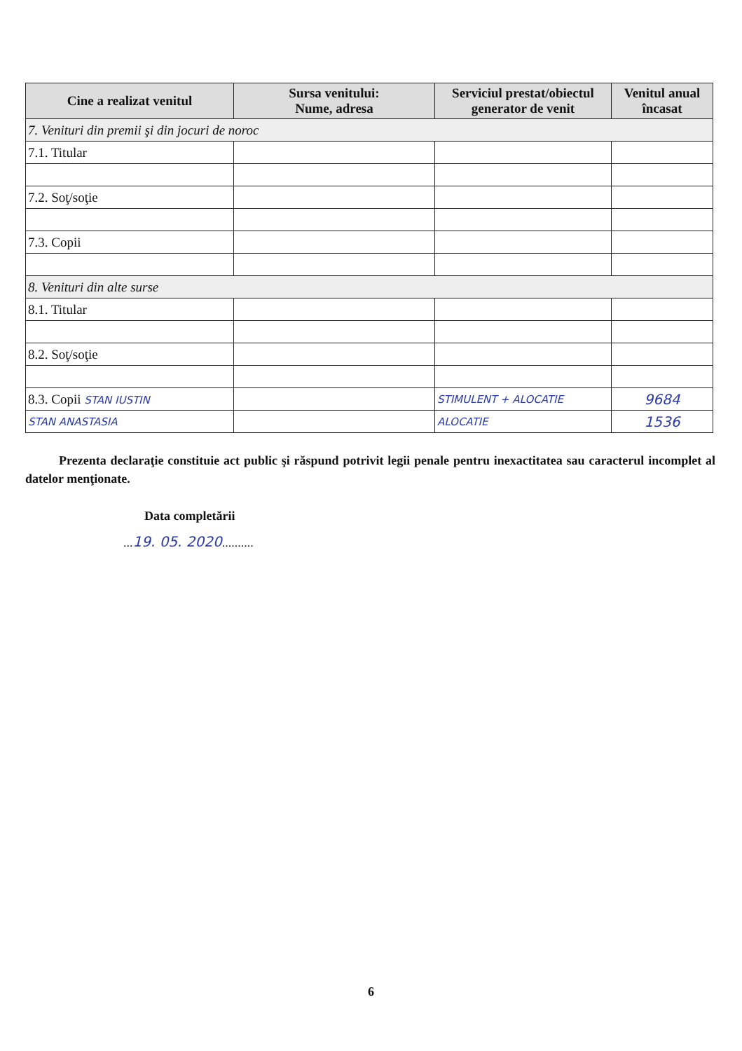| Cine a realizat venitul | Sursa venitului: Nume, adresa | Serviciul prestat/obiectul generator de venit | Venitul anual încasat |
| --- | --- | --- | --- |
| 7. Venituri din premii şi din jocuri de noroc | | | |
| 7.1. Titular | | | |
| 7.2. Soţ/soţie | | | |
| 7.3. Copii | | | |
| 8. Venituri din alte surse | | | |
| 8.1. Titular | | | |
| 8.2. Soţ/soţie | | | |
| 8.3. Copii STAN IUSTIN | | STIMULENT + ALOCATIE | 9684 |
| STAN ANASTASIA | | ALOCATIE | 1536 |
Prezenta declaraţie constituie act public şi răspund potrivit legii penale pentru inexactitatea sau caracterul incomplet al datelor menţionate.
Data completării
...19. 05. 2020..........
6